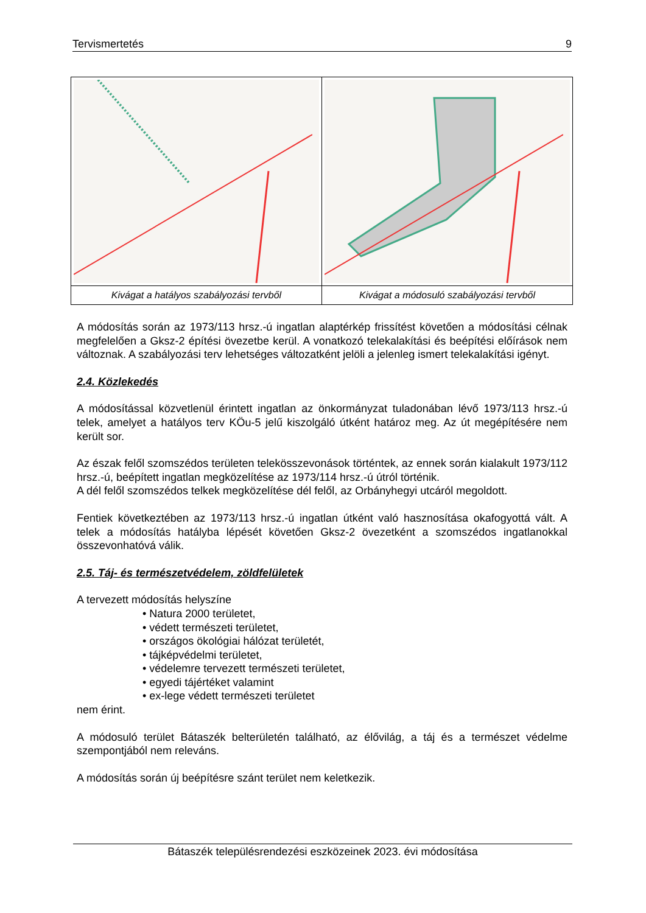Tervismertetés 9
| Kivágat a hatályos szabályozási tervből | Kivágat a módosuló szabályozási tervből |
A módosítás során az 1973/113 hrsz.-ú ingatlan alaptérkép frissítést követően a módosítási célnak megfelelően a Gksz-2 építési övezetbe kerül. A vonatkozó telekalakítási és beépítési előírások nem változnak. A szabályozási terv lehetséges változatként jelöli a jelenleg ismert telekalakítási igényt.
2.4. Közlekedés
A módosítással közvetlenül érintett ingatlan az önkormányzat tuladonában lévő 1973/113 hrsz.-ú telek, amelyet a hatályos terv KÖu-5 jelű kiszolgáló útként határoz meg. Az út megépítésére nem került sor.
Az észak felől szomszédos területen telekösszevonások történtek, az ennek során kialakult 1973/112 hrsz.-ú, beépített ingatlan megközelítése az 1973/114 hrsz.-ú útról történik.
A dél felől szomszédos telkek megközelítése dél felől, az Orbányhegyi utcáról megoldott.
Fentiek következtében az 1973/113 hrsz.-ú ingatlan útként való hasznosítása okafogyottá vált. A telek a módosítás hatályba lépését követően Gksz-2 övezetként a szomszédos ingatlanokkal összevonhatóvá válik.
2.5. Táj- és természetvédelem, zöldfelületek
A tervezett módosítás helyszíne
• Natura 2000 területet,
• védett természeti területet,
• országos ökológiai hálózat területét,
• tájképvédelmi területet,
• védelemre tervezett természeti területet,
• egyedi tájértéket valamint
• ex-lege védett természeti területet
nem érint.
A módosuló terület Bátaszék belterületén található, az élővilág, a táj és a természet védelme szempontjából nem releváns.
A módosítás során új beépítésre szánt terület nem keletkezik.
Bátaszék településrendezési eszközeinek 2023. évi módosítása